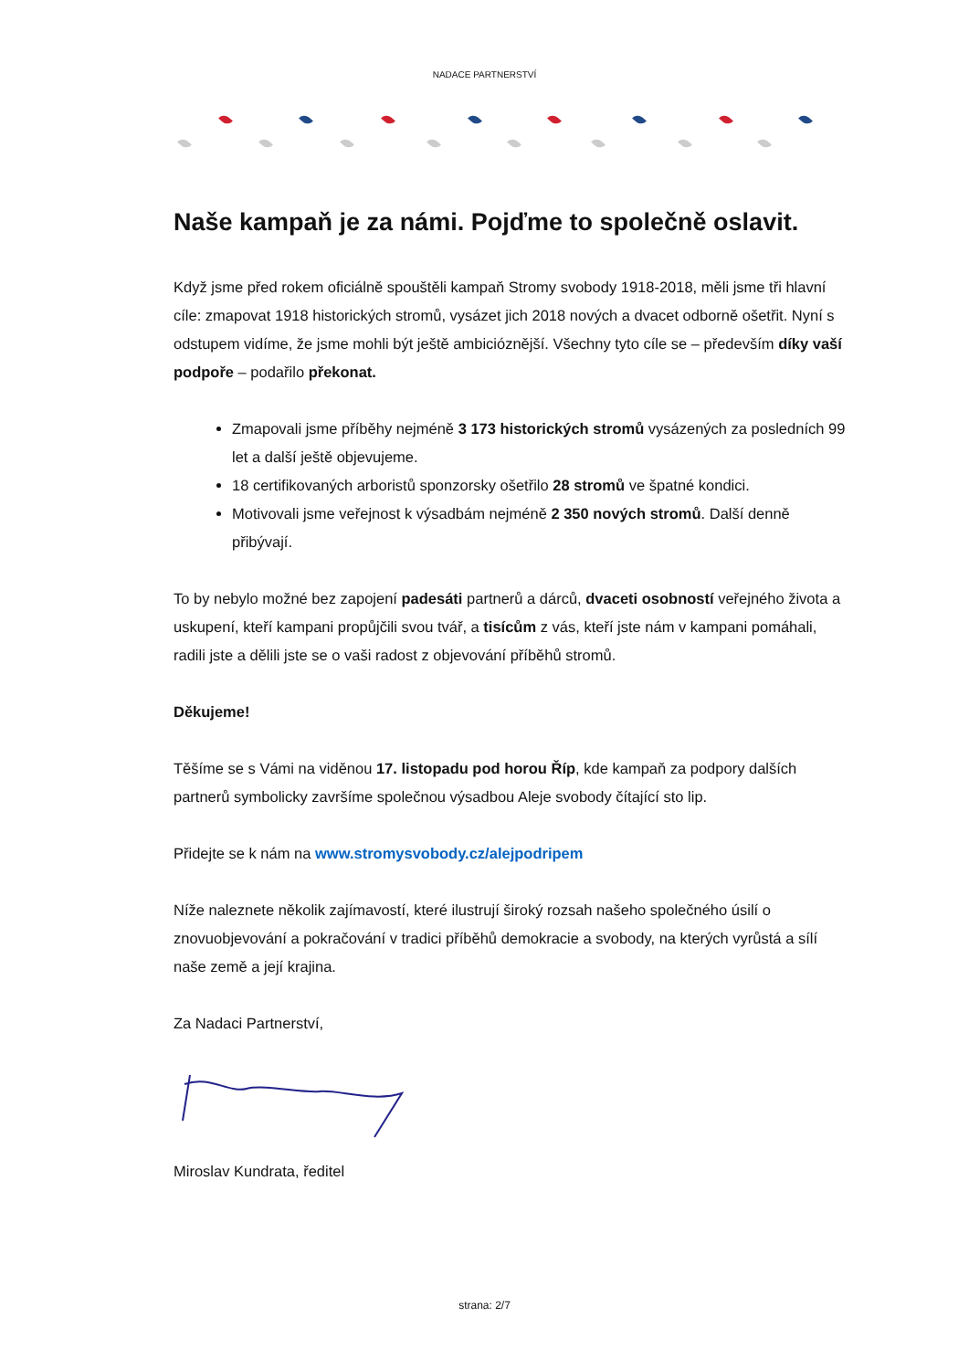NADACE PARTNERSTVÍ
Naše kampaň je za námi. Pojďme to společně oslavit.
Když jsme před rokem oficiálně spouštěli kampaň Stromy svobody 1918-2018, měli jsme tři hlavní cíle: zmapovat 1918 historických stromů, vysázet jich 2018 nových a dvacet odborně ošetřit. Nyní s odstupem vidíme, že jsme mohli být ještě ambicióznější. Všechny tyto cíle se – především díky vaší podpoře – podařilo překonat.
Zmapovali jsme příběhy nejméně 3 173 historických stromů vysázených za posledních 99 let a další ještě objevujeme.
18 certifikovaných arboristů sponzorsky ošetřilo 28 stromů ve špatné kondici.
Motivovali jsme veřejnost k výsadbám nejméně 2 350 nových stromů. Další denně přibývají.
To by nebylo možné bez zapojení padesáti partnerů a dárců, dvaceti osobností veřejného života a uskupení, kteří kampani propůjčili svou tvář, a tisícům z vás, kteří jste nám v kampani pomáhali, radili jste a dělili jste se o vaši radost z objevování příběhů stromů.
Děkujeme!
Těšíme se s Vámi na viděnou 17. listopadu pod horou Říp, kde kampaň za podpory dalších partnerů symbolicky završíme společnou výsadbou Aleje svobody čítající sto lip.
Přidejte se k nám na www.stromysvobody.cz/alejpodripem
Níže naleznete několik zajímavostí, které ilustrují široký rozsah našeho společného úsilí o znovuobjevování a pokračování v tradici příběhů demokracie a svobody, na kterých vyrůstá a sílí naše země a její krajina.
Za Nadaci Partnerství,
Miroslav Kundrata, ředitel
strana: 2/7